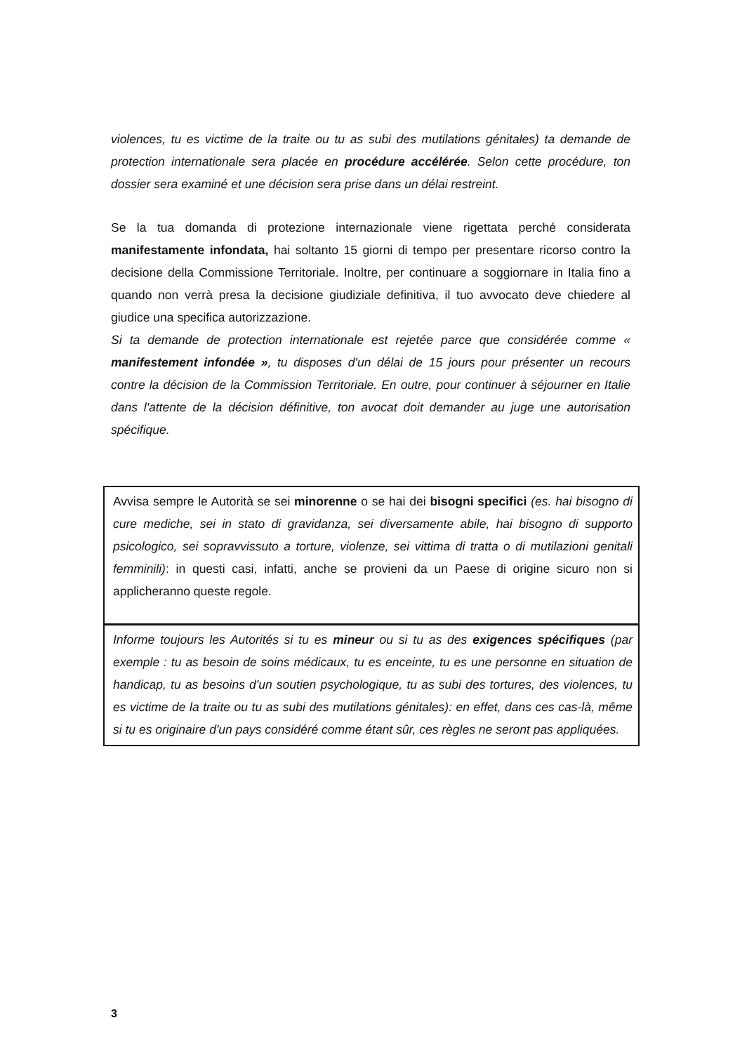violences, tu es victime de la traite ou tu as subi des mutilations génitales) ta demande de protection internationale sera placée en procédure accélérée. Selon cette procédure, ton dossier sera examiné et une décision sera prise dans un délai restreint.
Se la tua domanda di protezione internazionale viene rigettata perché considerata manifestamente infondata, hai soltanto 15 giorni di tempo per presentare ricorso contro la decisione della Commissione Territoriale. Inoltre, per continuare a soggiornare in Italia fino a quando non verrà presa la decisione giudiziale definitiva, il tuo avvocato deve chiedere al giudice una specifica autorizzazione.
Si ta demande de protection internationale est rejetée parce que considérée comme « manifestement infondée », tu disposes d'un délai de 15 jours pour présenter un recours contre la décision de la Commission Territoriale. En outre, pour continuer à séjourner en Italie dans l'attente de la décision définitive, ton avocat doit demander au juge une autorisation spécifique.
Avvisa sempre le Autorità se sei minorenne o se hai dei bisogni specifici (es. hai bisogno di cure mediche, sei in stato di gravidanza, sei diversamente abile, hai bisogno di supporto psicologico, sei sopravvissuto a torture, violenze, sei vittima di tratta o di mutilazioni genitali femminili): in questi casi, infatti, anche se provieni da un Paese di origine sicuro non si applicheranno queste regole.
Informe toujours les Autorités si tu es mineur ou si tu as des exigences spécifiques (par exemple : tu as besoin de soins médicaux, tu es enceinte, tu es une personne en situation de handicap, tu as besoins d'un soutien psychologique, tu as subi des tortures, des violences, tu es victime de la traite ou tu as subi des mutilations génitales): en effet, dans ces cas-là, même si tu es originaire d'un pays considéré comme étant sûr, ces règles ne seront pas appliquées.
3